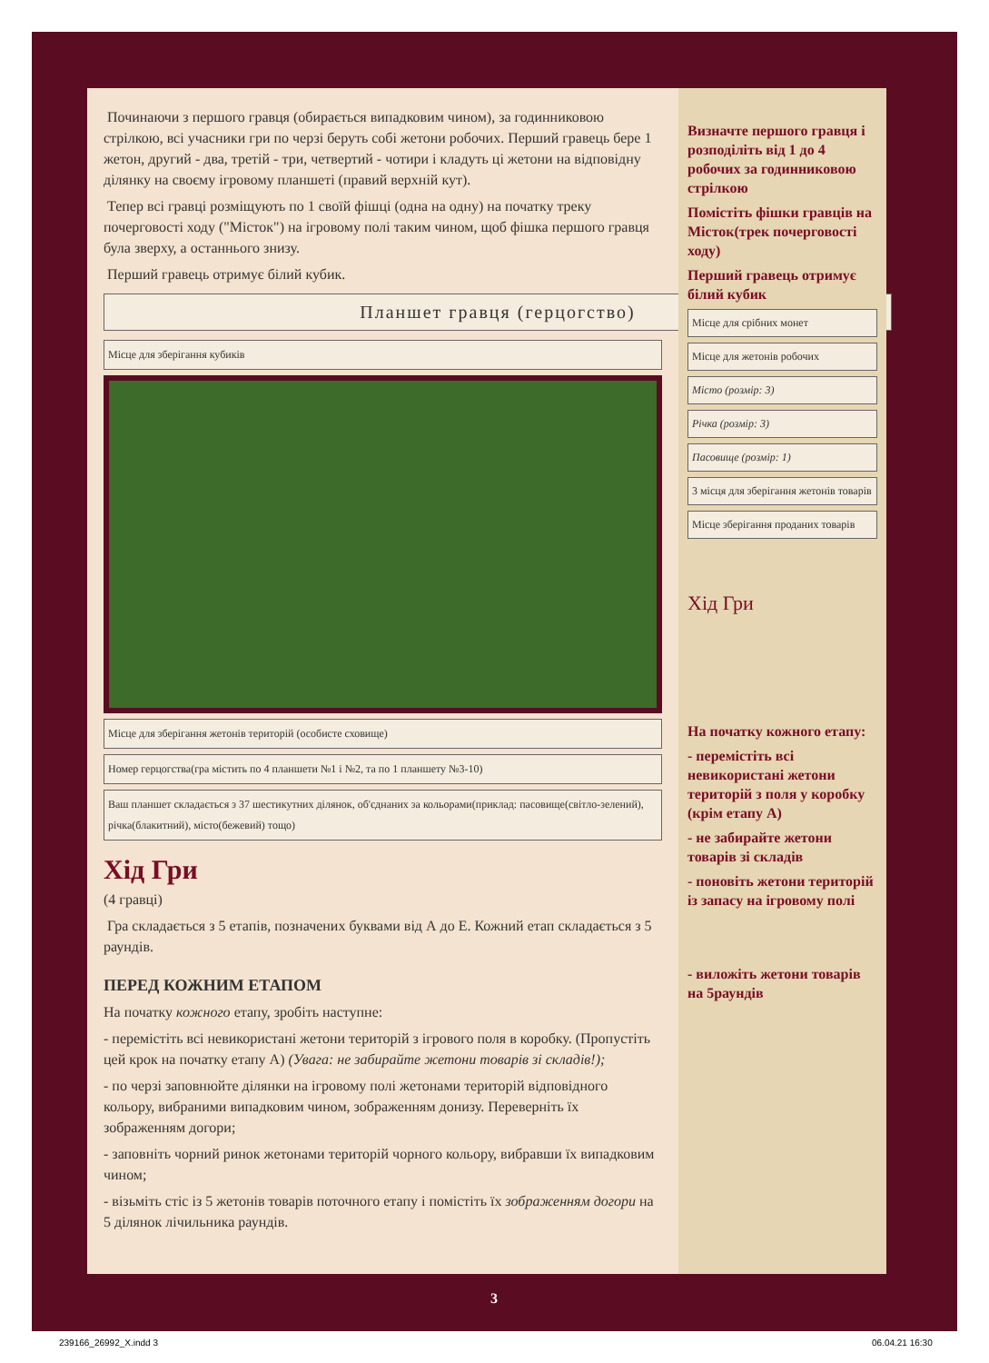Починаючи з першого гравця (обирається випадковим чином), за годинниковою стрілкою, всі учасники гри по черзі беруть собі жетони робочих. Перший гравець бере 1 жетон, другий - два, третій - три, четвертий - чотири і кладуть ці жетони на відповідну ділянку на своєму ігровому планшеті (правий верхній кут).
Тепер всі гравці розміщують по 1 своїй фішці (одна на одну) на початку треку почерговості ходу ("Місток") на ігровому полі таким чином, щоб фішка першого гравця була зверху, а останнього знизу.
Перший гравець отримує білий кубик.
Планшет гравця (герцогство)
Місце для зберігання кубиків
Місце для зберігання жетонів територій (особисте сховище)
Номер герцогства(гра містить по 4 планшети №1 і №2, та по 1 планшету №3-10)
Ваш планшет складається з 37 шестикутних ділянок, об'єднаних за кольорами(приклад: пасовище(світло-зелений), річка(блакитний), місто(бежевий) тощо)
Хід Гри
(4 гравці)
Гра складається з 5 етапів, позначених буквами від А до Е. Кожний етап складається з 5 раундів.
ПЕРЕД КОЖНИМ ЕТАПОМ
На початку кожного етапу, зробіть наступне:
- перемістіть всі невикористані жетони територій з ігрового поля в коробку. (Пропустіть цей крок на початку етапу А) (Увага: не забирайте жетони товарів зі складів!);
- по черзі заповнюйте ділянки на ігровому полі жетонами територій відповідного кольору, вибраними випадковим чином, зображенням донизу. Переверніть їх зображенням догори;
- заповніть чорний ринок жетонами територій чорного кольору, вибравши їх випадковим чином;
- візьміть стіс із 5 жетонів товарів поточного етапу і помістіть їх зображенням догори на 5 ділянок лічильника раундів.
Визначте першого гравця і розподіліть від 1 до 4 робочих за годинниковою стрілкою
Помістіть фішки гравців на Місток(трек почерговості ходу)
Перший гравець отримує білий кубик
Місце для срібних монет
Місце для жетонів робочих
Місто (розмір: 3)
Річка (розмір: 3)
Пасовище (розмір: 1)
3 місця для зберігання жетонів товарів
Місце зберігання проданих товарів
Хід Гри
На початку кожного етапу:
- перемістіть всі невикористані жетони територій з поля у коробку (крім етапу А)
- не забирайте жетони товарів зі складів
- поновіть жетони територій із запасу на ігровому полі
- виложіть жетони товарів на 5раундів
3
239166_26992_X.indd 3 06.04.21 16:30